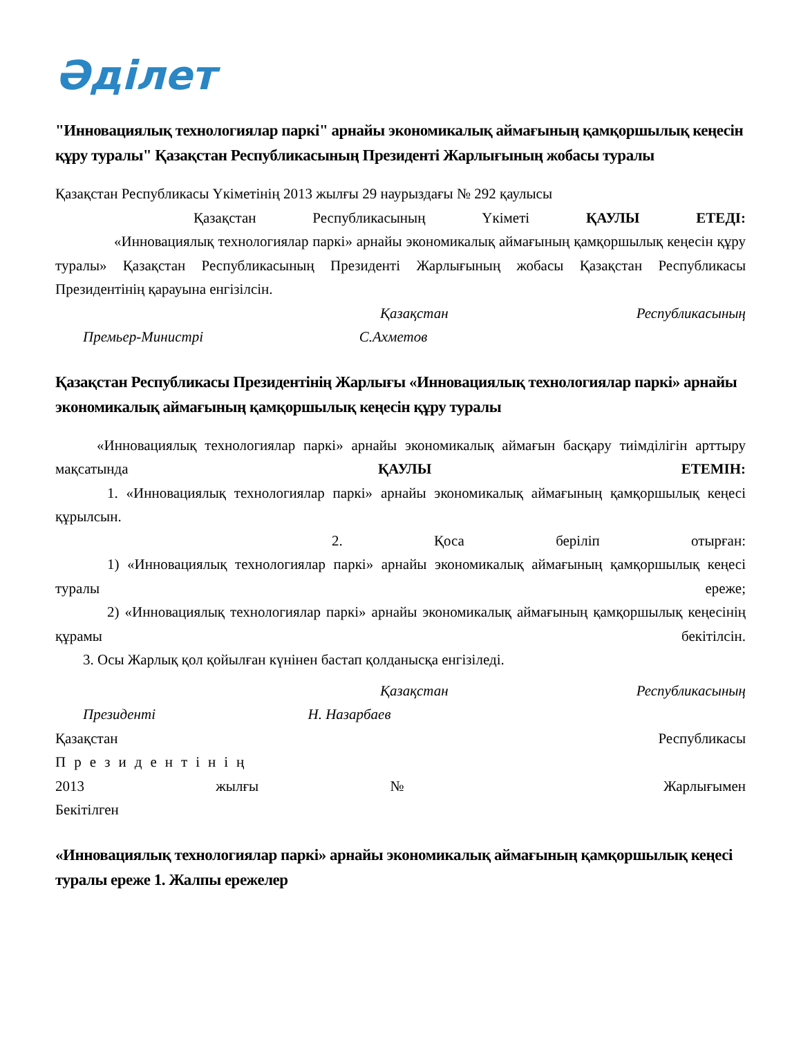Әділет
"Инновациялық технологиялар паркі" арнайы экономикалық аймағының қамқоршылық кеңесін құру туралы" Қазақстан Республикасының Президенті Жарлығының жобасы туралы
Қазақстан Республикасы Үкіметінің 2013 жылғы 29 наурыздағы № 292 қаулысы
Қазақстан Республикасының Үкіметі ҚАУЛЫ ЕТЕДІ:
«Инновациялық технологиялар паркі» арнайы экономикалық аймағының қамқоршылық кеңесін құру туралы» Қазақстан Республикасының Президенті Жарлығының жобасы Қазақстан Республикасы Президентінің қарауына енгізілсін.
Қазақстан Республикасының
Премьер-Министрі С.Ахметов
Қазақстан Республикасы Президентінің Жарлығы «Инновациялық технологиялар паркі» арнайы экономикалық аймағының қамқоршылық кеңесін құру туралы
«Инновациялық технологиялар паркі» арнайы экономикалық аймағын басқару тиімділігін арттыру мақсатында ҚАУЛЫ ЕТЕМІН:
1. «Инновациялық технологиялар паркі» арнайы экономикалық аймағының қамқоршылық кеңесі құрылсын.
2. Қоса беріліп отырған:
1) «Инновациялық технологиялар паркі» арнайы экономикалық аймағының қамқоршылық кеңесі туралы ереже;
2) «Инновациялық технологиялар паркі» арнайы экономикалық аймағының қамқоршылық кеңесінің құрамы бекітілсін.
3. Осы Жарлық қол қойылған күнінен бастап қолданысқа енгізіледі.
Қазақстан Республикасының
Президенті Н. Назарбаев
Қазақстан Республикасы
Президентінің
2013 жылғы № Жарлығымен
Бекітілген
«Инновациялық технологиялар паркі» арнайы экономикалық аймағының қамқоршылық кеңесі туралы ереже 1. Жалпы ережелер